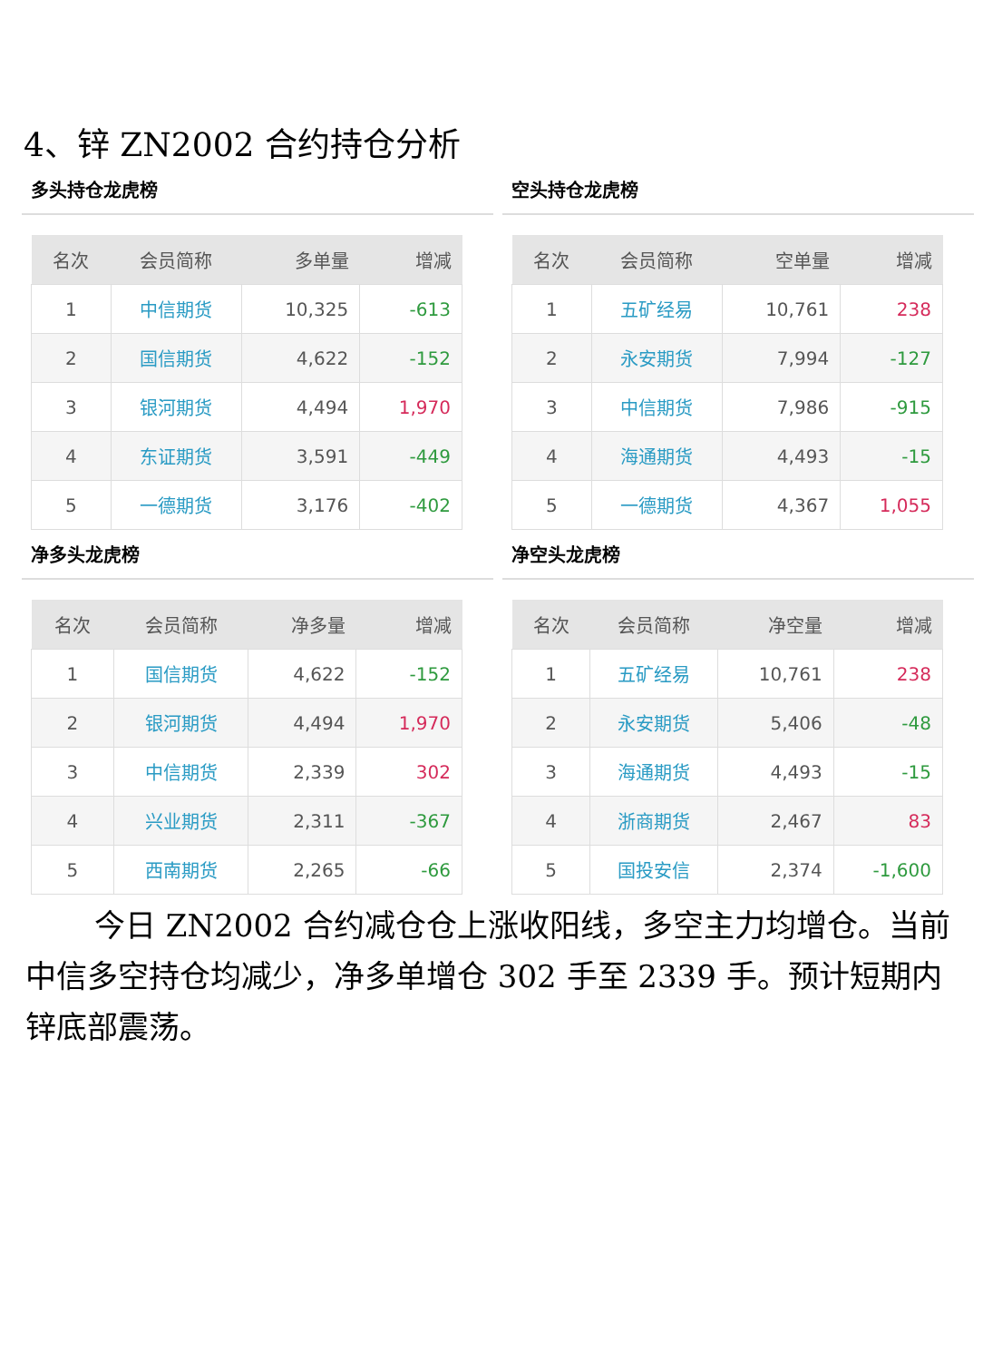4、锌 ZN2002 合约持仓分析
多头持仓龙虎榜
| 名次 | 会员简称 | 多单量 | 增减 |
| --- | --- | --- | --- |
| 1 | 中信期货 | 10,325 | -613 |
| 2 | 国信期货 | 4,622 | -152 |
| 3 | 银河期货 | 4,494 | 1,970 |
| 4 | 东证期货 | 3,591 | -449 |
| 5 | 一德期货 | 3,176 | -402 |
空头持仓龙虎榜
| 名次 | 会员简称 | 空单量 | 增减 |
| --- | --- | --- | --- |
| 1 | 五矿经易 | 10,761 | 238 |
| 2 | 永安期货 | 7,994 | -127 |
| 3 | 中信期货 | 7,986 | -915 |
| 4 | 海通期货 | 4,493 | -15 |
| 5 | 一德期货 | 4,367 | 1,055 |
净多头龙虎榜
| 名次 | 会员简称 | 净多量 | 增减 |
| --- | --- | --- | --- |
| 1 | 国信期货 | 4,622 | -152 |
| 2 | 银河期货 | 4,494 | 1,970 |
| 3 | 中信期货 | 2,339 | 302 |
| 4 | 兴业期货 | 2,311 | -367 |
| 5 | 西南期货 | 2,265 | -66 |
净空头龙虎榜
| 名次 | 会员简称 | 净空量 | 增减 |
| --- | --- | --- | --- |
| 1 | 五矿经易 | 10,761 | 238 |
| 2 | 永安期货 | 5,406 | -48 |
| 3 | 海通期货 | 4,493 | -15 |
| 4 | 浙商期货 | 2,467 | 83 |
| 5 | 国投安信 | 2,374 | -1,600 |
今日 ZN2002 合约减仓仓上涨收阳线，多空主力均增仓。当前中信多空持仓均减少，净多单增仓 302 手至 2339 手。预计短期内锌底部震荡。